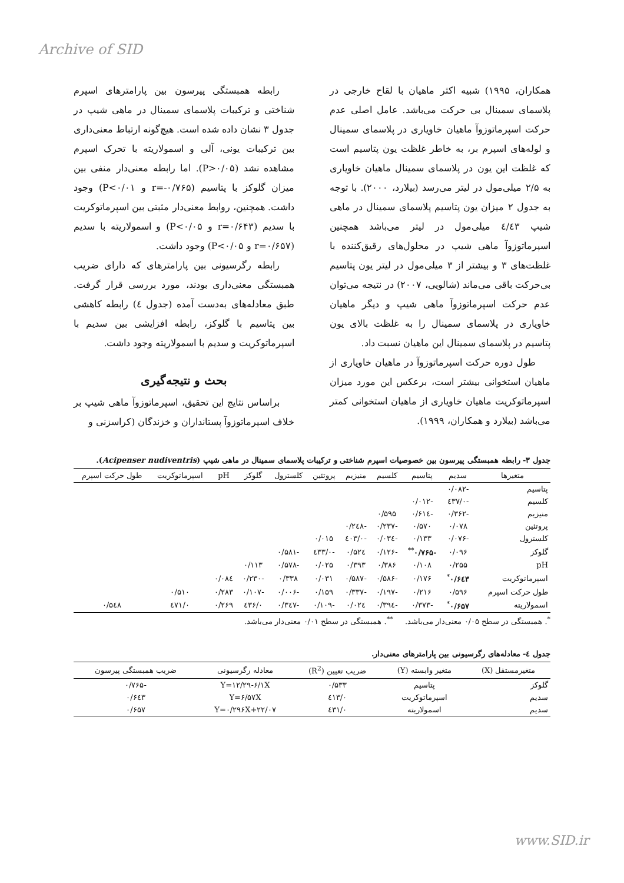Archive of SID
رابطه همبستگی پیرسون بین پارامترهای اسپرم شناختی و ترکیبات پلاسمای سمینال در ماهی شیپ در جدول ۳ نشان داده شده است. هیچ‌گونه ارتباط معنی‌داری بین ترکیبات یونی، آلی و اسمولاریته با تحرک اسپرم مشاهده نشد (P>۰/۰۵). اما رابطه معنی‌دار منفی بین میزان گلوکز با پتاسیم (r=-۰/۷۶۵ و P<۰/۰۱) وجود داشت. همچنین، روابط معنی‌دار مثبتی بین اسپرماتوکریت با سدیم (r=۰/۶۴۳ و P<۰/۰۵) و اسمولاریته با سدیم (r=۰/۶۵۷ و P<۰/۰۵) وجود داشت.
رابطه رگرسیونی بین پارامترهای که دارای ضریب همبستگی معنی‌داری بودند، مورد بررسی قرار گرفت. طبق معادله‌های به‌دست آمده (جدول ٤) رابطه کاهشی بین پتاسیم با گلوکز، رابطه افزایشی بین سدیم با اسپرماتوکریت و سدیم با اسمولاریته وجود داشت.
بحث و نتیجه‌گیری
براساس نتایج این تحقیق، اسپرماتوزوآ ماهی شیپ بر خلاف اسپرماتوزوآ پستانداران و خزندگان (کراسزنی و
همکاران، ۱۹۹۵) شبیه اکثر ماهیان با لقاح خارجی در پلاسمای سمینال بی حرکت می‌باشد. عامل اصلی عدم حرکت اسپرماتوزوآ ماهیان خاویاری در پلاسمای سمینال و لوله‌های اسپرم بر، به خاطر غلظت یون پتاسیم است که غلظت این یون در پلاسمای سمینال ماهیان خاویاری به ۲/۵ میلی‌مول در لیتر می‌رسد (بیلارد، ۲۰۰۰). با توجه به جدول ۲ میزان یون پتاسیم پلاسمای سمینال در ماهی شیپ ٤/٤۳ میلی‌مول در لیتر می‌باشد همچنین اسپرماتوزوآ ماهی شیپ در محلول‌های رقیق‌کننده با غلظت‌های ۳ و بیشتر از ۳ میلی‌مول در لیتر یون پتاسیم بی‌حرکت باقی می‌ماند (شالویی، ۲۰۰۷) در نتیجه می‌توان عدم حرکت اسپرماتوزوآ ماهی شیپ و دیگر ماهیان خاویاری در پلاسمای سمینال را به غلظت بالای یون پتاسیم در پلاسمای سمینال این ماهیان نسبت داد.
طول دوره حرکت اسپرماتوزوآ در ماهیان خاویاری از ماهیان استخوانی بیشتر است، برعکس این مورد میزان اسپرماتوکریت ماهیان خاویاری از ماهیان استخوانی کمتر می‌باشد (بیلارد و همکاران، ۱۹۹۹).
جدول ۳- رابطه همبستگی پیرسون بین خصوصیات اسپرم شناختی و ترکیبات پلاسمای سمینال در ماهی شیپ (Acipenser nudiventris).
| متغیرها | سدیم | پتاسیم | کلسیم | منیزیم | پروتئین | کلسترول | گلوکز | pH | اسپرماتوکریت | طول حرکت اسپرم |
| --- | --- | --- | --- | --- | --- | --- | --- | --- | --- | --- |
| پتاسیم | -۰/۰۸۲ | | | | | | | | | |
| کلسیم | -۰/٤۳۷ | -۰/۰۱۲ | | | | | | | | |
| منیزیم | -۰/۳۶۲ | -۰/۶۱٤ | ۰/۵۹۵ | | | | | | | |
| پروتئین | ۰/۰۷۸ | ۰/۵۷۰ | -۰/۲۳۷ | -۰/۲٤۸ | | | | | | |
| کلسترول | -۰/۰۷۶ | ۰/۱۳۳ | -۰/۰۳٤ | -۰/٤۰۳ | ۰/۰۱۵ | | | | | |
| گلوکز | ۰/۰۹۶ | -۰/۷۶۵<sup>**</sup> | -۰/۱۲۶ | ۰/۵۲٤ | -۰/٤۳۳ | -۰/۵۸۱ | | | | |
| pH | ۰/۲۵۵ | ۰/۱۰۸ | ۰/۳۸۶ | ۰/۳۹۳ | ۰/۰۲۵ | -۰/۵۷۸ | ۰/۱۱۳ | | | |
| اسپرماتوکریت | ۰/۶٤۳<sup>*</sup> | ۰/۱۷۶ | -۰/۵۸۶ | -۰/۵۸۷ | ۰/۰۳۱ | ۰/۳۳۸ | -۰/۲۳۰ | ۰/۰۸٤ | | |
| طول حرکت اسپرم | ۰/۵۹۶ | ۰/۲۱۶ | -۰/۱۹۷ | -۰/۳۳۷ | ۰/۱۵۹ | -۰/۰۰۶ | -۰/۱۰۷ | ۰/۲۸۳ | ۰/۵۱۰ | |
| اسمولاریته | ۰/۶۵۷<sup>*</sup> | -۰/۳۷۳ | -۰/۳۹٤ | ۰/۰۲٤ | -۰/۱۰۹ | -۰/۳٤۷ | ۰/٤۳۶ | ۰/۲۶۹ | ۰/٤۷۱ | ۰/۵٤۸ |
<sup>*</sup>. همبستگی در سطح ۰/۰۵ معنی‌دار می‌باشد. <sup>**</sup>. همبستگی در سطح ۰/۰۱ معنی‌دار می‌باشد.
جدول ٤- معادله‌های رگرسیونی بین پارامترهای معنی‌دار.
| متغیرمستقل (X) | متغیر وابسته (Y) | ضریب تعیین (R<sup>2</sup>) | معادله رگرسیونی | ضریب همبستگی پیرسون |
| --- | --- | --- | --- | --- |
| گلوکز | پتاسیم | ۰/۵۳۳ | Y=۱۲/۲۹-۶/۱X | -۰/۷۶۵ |
| سدیم | اسپرماتوکریت | ۰/٤۱۳ | Y=۶/۵۷X | ۰/۶٤۳ |
| سدیم | اسمولاریته | ۰/٤۳۱ | Y=۰/۲۹۶X+۲۲/۰۷ | ۰/۶۵۷ |
www.SID.ir